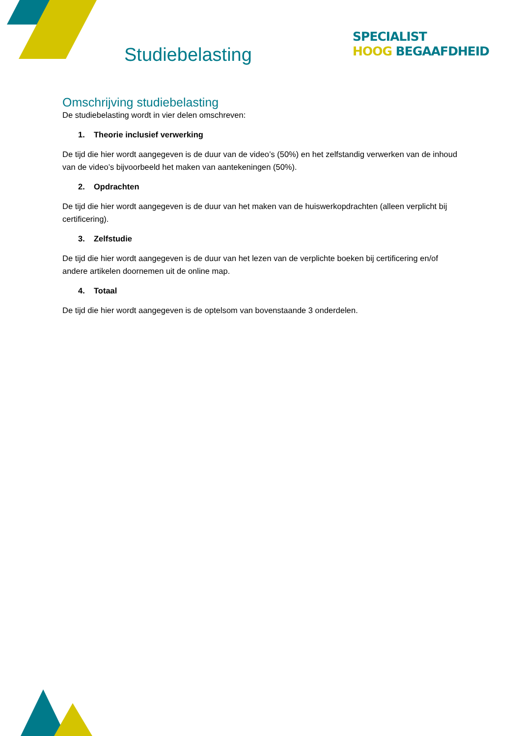Studiebelasting
SPECIALIST
HOOG BEGAAFDHEID
Omschrijving studiebelasting
De studiebelasting wordt in vier delen omschreven:
1. Theorie inclusief verwerking
De tijd die hier wordt aangegeven is de duur van de video’s (50%) en het zelfstandig verwerken van de inhoud van de video’s bijvoorbeeld het maken van aantekeningen (50%).
2. Opdrachten
De tijd die hier wordt aangegeven is de duur van het maken van de huiswerkopdrachten (alleen verplicht bij certificering).
3. Zelfstudie
De tijd die hier wordt aangegeven is de duur van het lezen van de verplichte boeken bij certificering en/of andere artikelen doornemen uit de online map.
4. Totaal
De tijd die hier wordt aangegeven is de optelsom van bovenstaande 3 onderdelen.